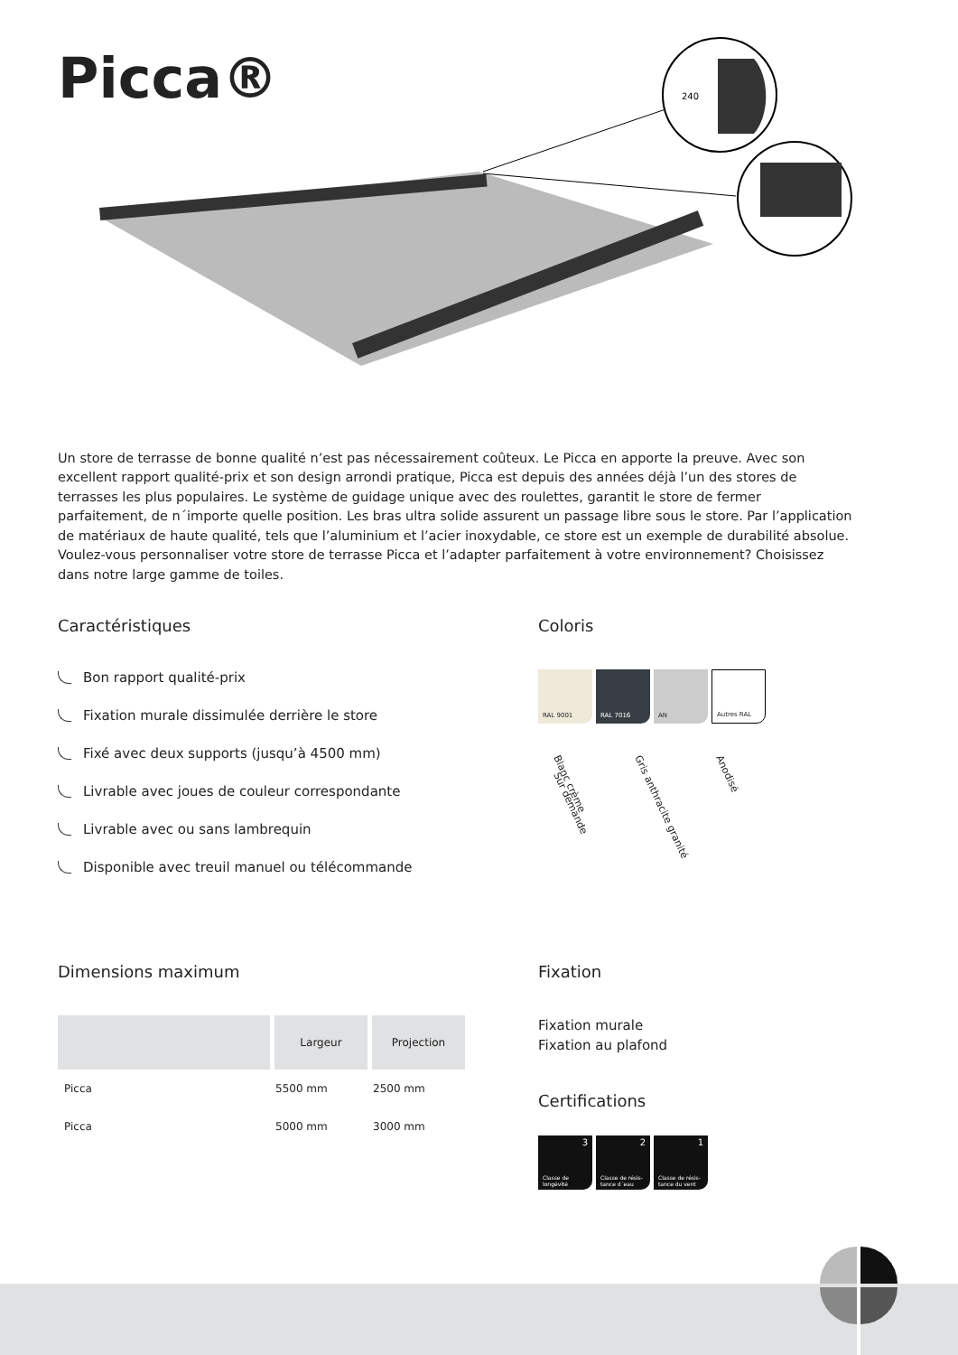Picca®
240
Un store de terrasse de bonne qualité n’est pas nécessairement coûteux. Le Picca en apporte la preuve. Avec son excellent rapport qualité-prix et son design arrondi pratique, Picca est depuis des années déjà l’un des stores de terrasses les plus populaires. Le système de guidage unique avec des roulettes, garantit le store de fermer parfaitement, de n´importe quelle position. Les bras ultra solide assurent un passage libre sous le store. Par l’application de matériaux de haute qualité, tels que l’aluminium et l’acier inoxydable, ce store est un exemple de durabilité absolue. Voulez-vous personnaliser votre store de terrasse Picca et l’adapter parfaitement à votre environnement? Choisissez dans notre large gamme de toiles.
Caractéristiques
Bon rapport qualité-prix
Fixation murale dissimulée derrière le store
Fixé avec deux supports (jusqu’à 4500 mm)
Livrable avec joues de couleur correspondante
Livrable avec ou sans lambrequin
Disponible avec treuil manuel ou télécommande
Coloris
RAL 9001 RAL 7016 AN
Autres RAL
Blanc crème Gris anthracite granité Anodisé Sur demande
Dimensions maximum
| | Largeur | Projection |
| --- | --- | --- |
| Picca | 5500 mm | 2500 mm |
| Picca | 5000 mm | 3000 mm |
Fixation
Fixation murale
Fixation au plafond
Certifications
3 Classe de longévité
2 Classe de résis-tance d´eau
1 Classe de résis-tance du vent